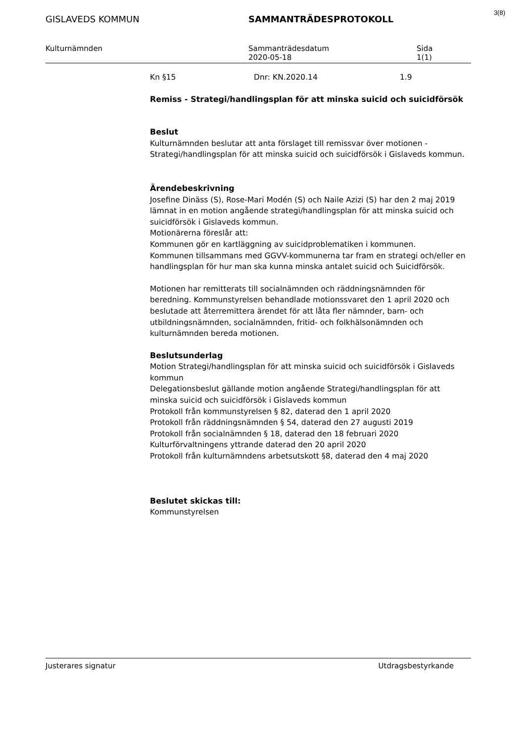3(8)
GISLAVEDS KOMMUN SAMMANTRÄDESPROTOKOLL
Kulturnämnden Sammanträdesdatum
2020-05-18
Sida
1(1)
Kn §15 Dnr: KN.2020.14 1.9
Remiss - Strategi/handlingsplan för att minska suicid och suicidförsök
Beslut
Kulturnämnden beslutar att anta förslaget till remissvar över motionen - Strategi/handlingsplan för att minska suicid och suicidförsök i Gislaveds kommun.
Ärendebeskrivning
Josefine Dinäss (S), Rose-Mari Modén (S) och Naile Azizi (S) har den 2 maj 2019 lämnat in en motion angående strategi/handlingsplan för att minska suicid och suicidförsök i Gislaveds kommun.
Motionärerna föreslår att:
Kommunen gör en kartläggning av suicidproblematiken i kommunen.
Kommunen tillsammans med GGVV-kommunerna tar fram en strategi och/eller en handlingsplan för hur man ska kunna minska antalet suicid och Suicidförsök.
Motionen har remitterats till socialnämnden och räddningsnämnden för beredning. Kommunstyrelsen behandlade motionssvaret den 1 april 2020 och beslutade att återremittera ärendet för att låta fler nämnder, barn- och utbildningsnämnden, socialnämnden, fritid- och folkhälsonämnden och kulturnämnden bereda motionen.
Beslutsunderlag
Motion Strategi/handlingsplan för att minska suicid och suicidförsök i Gislaveds kommun
Delegationsbeslut gällande motion angående Strategi/handlingsplan för att minska suicid och suicidförsök i Gislaveds kommun
Protokoll från kommunstyrelsen § 82, daterad den 1 april 2020
Protokoll från räddningsnämnden § 54, daterad den 27 augusti 2019
Protokoll från socialnämnden § 18, daterad den 18 februari 2020
Kulturförvaltningens yttrande daterad den 20 april 2020
Protokoll från kulturnämndens arbetsutskott §8, daterad den 4 maj 2020
Beslutet skickas till:
Kommunstyrelsen
Justerares signatur Utdragsbestyrkande